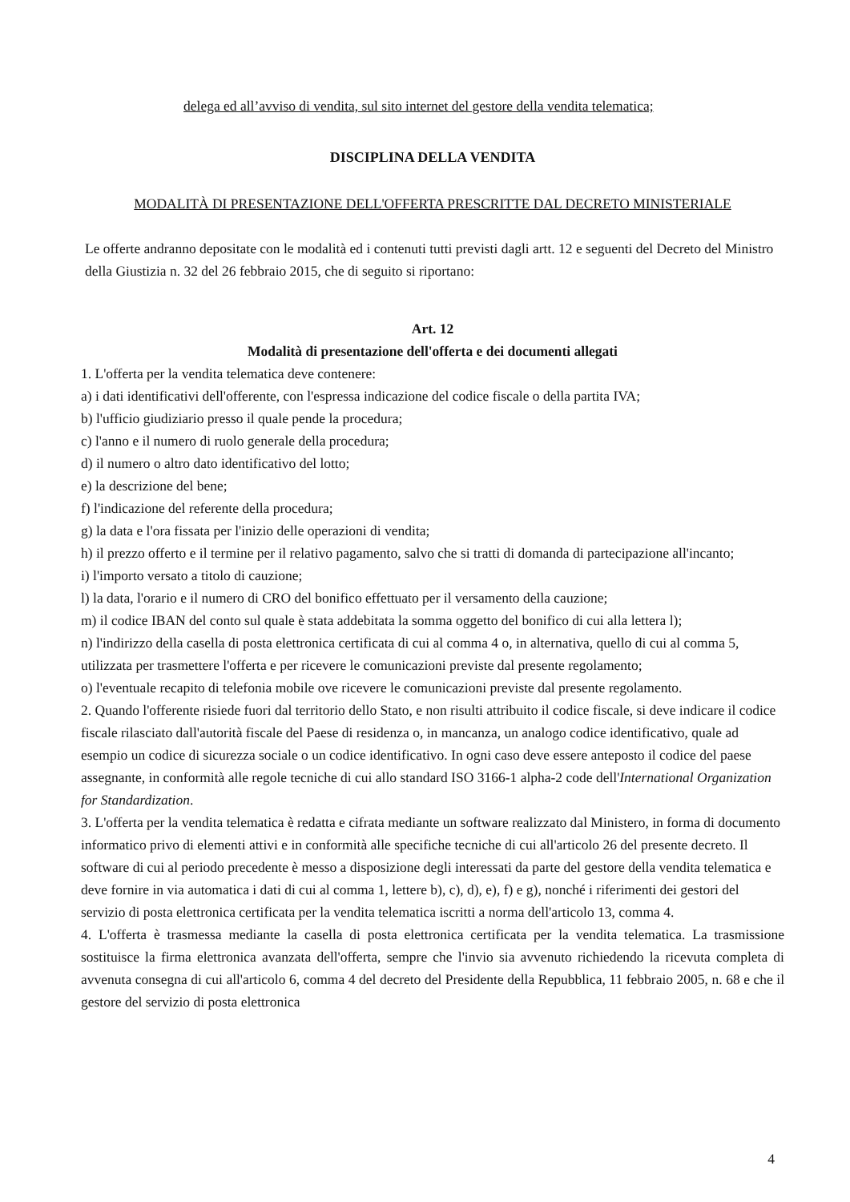delega ed all’avviso di vendita, sul sito internet del gestore della vendita telematica;
DISCIPLINA DELLA VENDITA
MODALITÀ DI PRESENTAZIONE DELL'OFFERTA PRESCRITTE DAL DECRETO MINISTERIALE
Le offerte andranno depositate con le modalità ed i contenuti tutti previsti dagli artt. 12 e seguenti del Decreto del Ministro della Giustizia n. 32 del 26 febbraio 2015, che di seguito si riportano:
Art. 12
Modalità di presentazione dell'offerta e dei documenti allegati
1. L'offerta per la vendita telematica deve contenere:
a) i dati identificativi dell'offerente, con l'espressa indicazione del codice fiscale o della partita IVA;
b) l'ufficio giudiziario presso il quale pende la procedura;
c) l'anno e il numero di ruolo generale della procedura;
d) il numero o altro dato identificativo del lotto;
e) la descrizione del bene;
f) l'indicazione del referente della procedura;
g) la data e l'ora fissata per l'inizio delle operazioni di vendita;
h) il prezzo offerto e il termine per il relativo pagamento, salvo che si tratti di domanda di partecipazione all'incanto;
i) l'importo versato a titolo di cauzione;
l) la data, l'orario e il numero di CRO del bonifico effettuato per il versamento della cauzione;
m) il codice IBAN del conto sul quale è stata addebitata la somma oggetto del bonifico di cui alla lettera l);
n) l'indirizzo della casella di posta elettronica certificata di cui al comma 4 o, in alternativa, quello di cui al comma 5, utilizzata per trasmettere l'offerta e per ricevere le comunicazioni previste dal presente regolamento;
o) l'eventuale recapito di telefonia mobile ove ricevere le comunicazioni previste dal presente regolamento.
2. Quando l'offerente risiede fuori dal territorio dello Stato, e non risulti attribuito il codice fiscale, si deve indicare il codice fiscale rilasciato dall'autorità fiscale del Paese di residenza o, in mancanza, un analogo codice identificativo, quale ad esempio un codice di sicurezza sociale o un codice identificativo. In ogni caso deve essere anteposto il codice del paese assegnante, in conformità alle regole tecniche di cui allo standard ISO 3166-1 alpha-2 code dell'International Organization for Standardization.
3. L'offerta per la vendita telematica è redatta e cifrata mediante un software realizzato dal Ministero, in forma di documento informatico privo di elementi attivi e in conformità alle specifiche tecniche di cui all'articolo 26 del presente decreto. Il software di cui al periodo precedente è messo a disposizione degli interessati da parte del gestore della vendita telematica e deve fornire in via automatica i dati di cui al comma 1, lettere b), c), d), e), f) e g), nonché i riferimenti dei gestori del servizio di posta elettronica certificata per la vendita telematica iscritti a norma dell'articolo 13, comma 4.
4. L'offerta è trasmessa mediante la casella di posta elettronica certificata per la vendita telematica. La trasmissione sostituisce la firma elettronica avanzata dell'offerta, sempre che l'invio sia avvenuto richiedendo la ricevuta completa di avvenuta consegna di cui all'articolo 6, comma 4 del decreto del Presidente della Repubblica, 11 febbraio 2005, n. 68 e che il gestore del servizio di posta elettronica
4